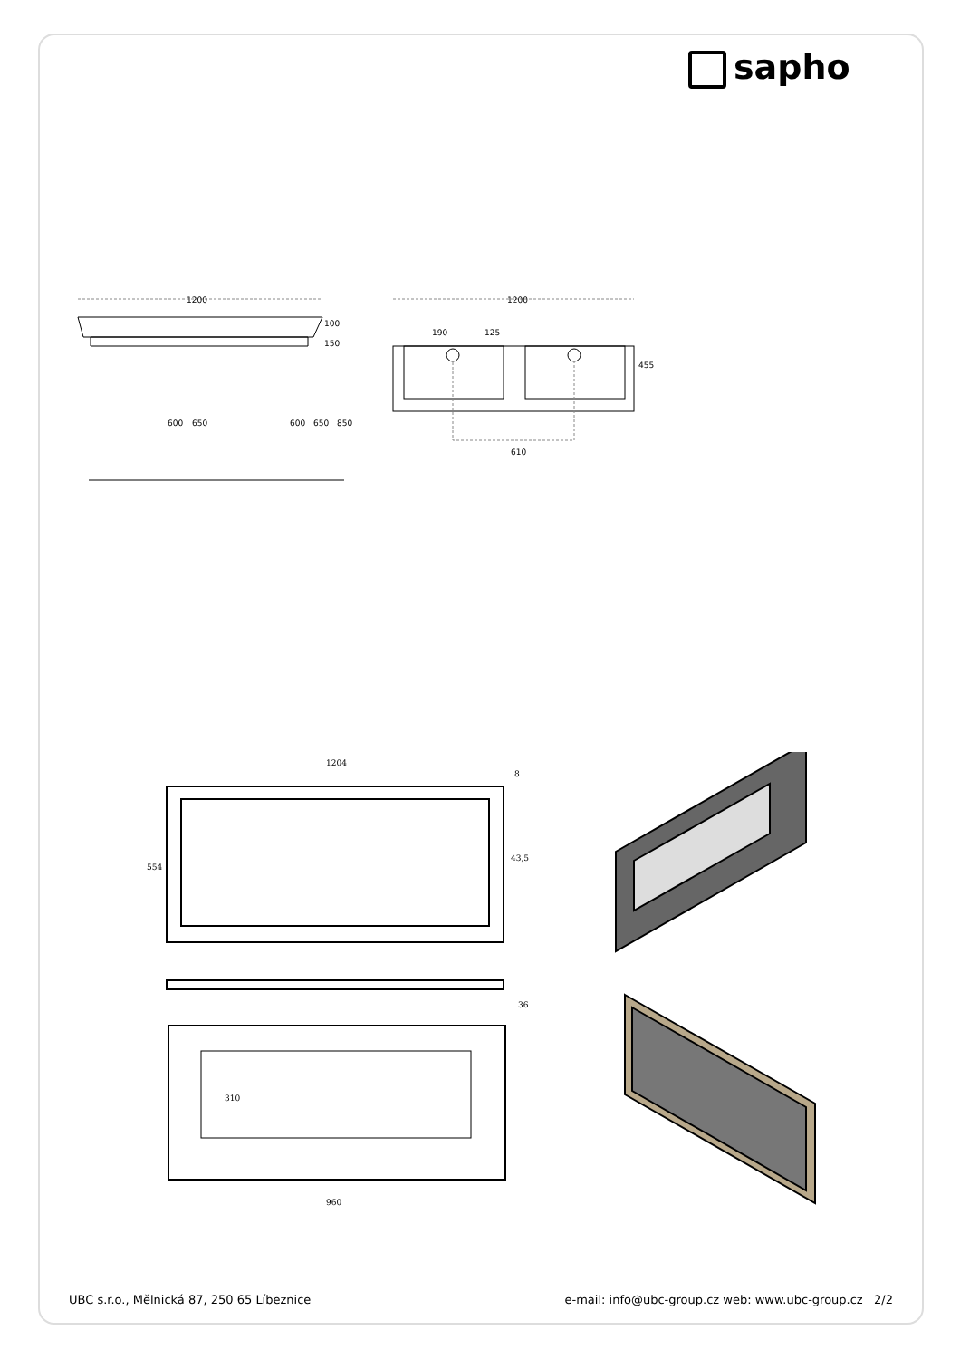sapho
1200
1200
600
650
600
650
850
100
150
190
125
455
610
1204
8
43,5
554
36
310
960
UBC s.r.o., Mělnická 87, 250 65 Líbeznice e-mail: info@ubc-group.cz web: www.ubc-group.cz 2/2